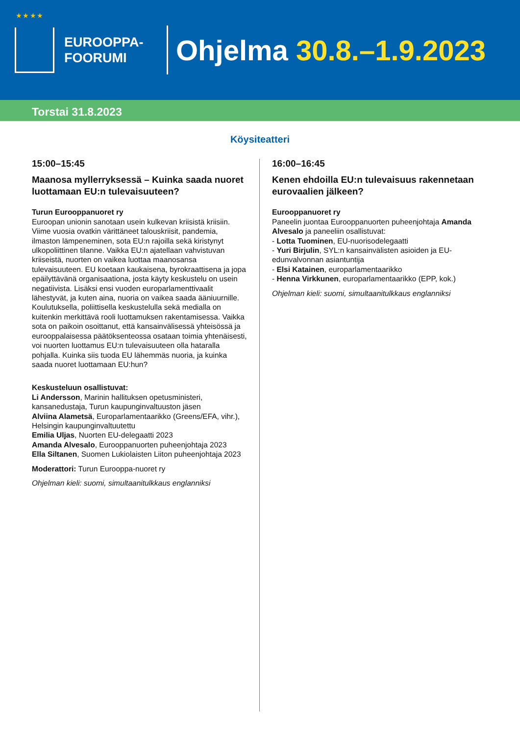★ ★ ★ ★
EUROOPPA-
FOORUMI
Ohjelma 30.8.–1.9.2023
Torstai 31.8.2023
Köysiteatteri
15:00–15:45
Maanosa myllerryksessä – Kuinka saada nuoret luottamaan EU:n tulevaisuuteen?
Turun Eurooppanuoret ry
Euroopan unionin sanotaan usein kulkevan kriisistä kriisiin. Viime vuosia ovatkin värittäneet talouskriisit, pandemia, ilmaston lämpeneminen, sota EU:n rajoilla sekä kiristynyt ulkopoliittinen tilanne. Vaikka EU:n ajatellaan vahvistuvan kriiseistä, nuorten on vaikea luottaa maanosansa tulevaisuuteen. EU koetaan kaukaisena, byrokraattisena ja jopa epäilyttävänä organisaationa, josta käyty keskustelu on usein negatiivista. Lisäksi ensi vuoden europarlamenttivaalit lähestyvät, ja kuten aina, nuoria on vaikea saada ääniuurnille. Koulutuksella, poliittisella keskustelulla sekä medialla on kuitenkin merkittävä rooli luottamuksen rakentamisessa. Vaikka sota on paikoin osoittanut, että kansainvälisessä yhteisössä ja eurooppalaisessa päätöksenteossa osataan toimia yhtenäisesti, voi nuorten luottamus EU:n tulevaisuuteen olla hataralla pohjalla. Kuinka siis tuoda EU lähemmäs nuoria, ja kuinka saada nuoret luottamaan EU:hun?
Keskusteluun osallistuvat:
Li Andersson, Marinin hallituksen opetusministeri, kansanedustaja, Turun kaupunginvaltuuston jäsen
Alviina Alametsä, Europarlamentaarikko (Greens/EFA, vihr.), Helsingin kaupunginvaltuutettu
Emilia Uljas, Nuorten EU-delegaatti 2023
Amanda Alvesalo, Eurooppanuorten puheenjohtaja 2023
Ella Siltanen, Suomen Lukiolaisten Liiton puheenjohtaja 2023
Moderattori: Turun Eurooppa-nuoret ry
Ohjelman kieli: suomi, simultaanitulkkaus englanniksi
16:00–16:45
Kenen ehdoilla EU:n tulevaisuus rakennetaan eurovaalien jälkeen?
Eurooppanuoret ry
Paneelin juontaa Eurooppanuorten puheenjohtaja Amanda Alvesalo ja paneeliin osallistuvat:
- Lotta Tuominen, EU-nuorisodelegaatti
- Yuri Birjulin, SYL:n kansainvälisten asioiden ja EU-edunvalvonnan asiantuntija
- Elsi Katainen, europarlamentaarikko
- Henna Virkkunen, europarlamentaarikko (EPP, kok.)
Ohjelman kieli: suomi, simultaanitulkkaus englanniksi